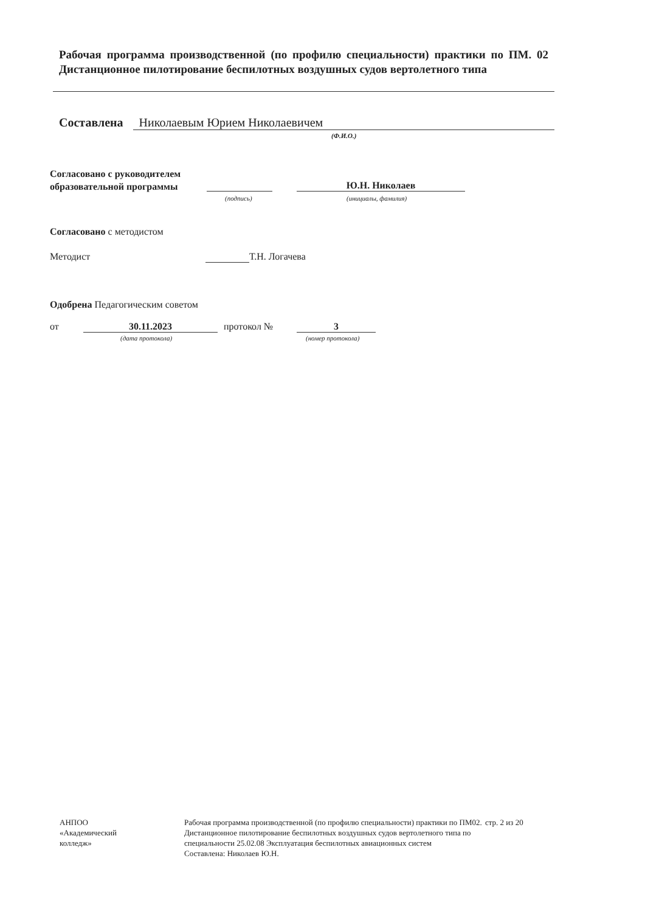Рабочая программа производственной (по профилю специальности) практики по ПМ. 02 Дистанционное пилотирование беспилотных воздушных судов вертолетного типа
Составлена Николаевым Юрием Николаевичем
(Ф.И.О.)
Согласовано с руководителем
образовательной программы
Ю.Н. Николаев
(подпись) (инициалы, фамилия)
Согласовано с методистом
Методист Т.Н. Логачева
Одобрена Педагогическим советом
от 30.11.2023 протокол № 3
(дата протокола) (номер протокола)
АНПОО
«Академический
колледж»
Рабочая программа производственной (по профилю специальности) практики по ПМ02. Дистанционное пилотирование беспилотных воздушных судов вертолетного типа по специальности 25.02.08 Эксплуатация беспилотных авиационных систем
Составлена: Николаев Ю.Н.
стр. 2 из 20